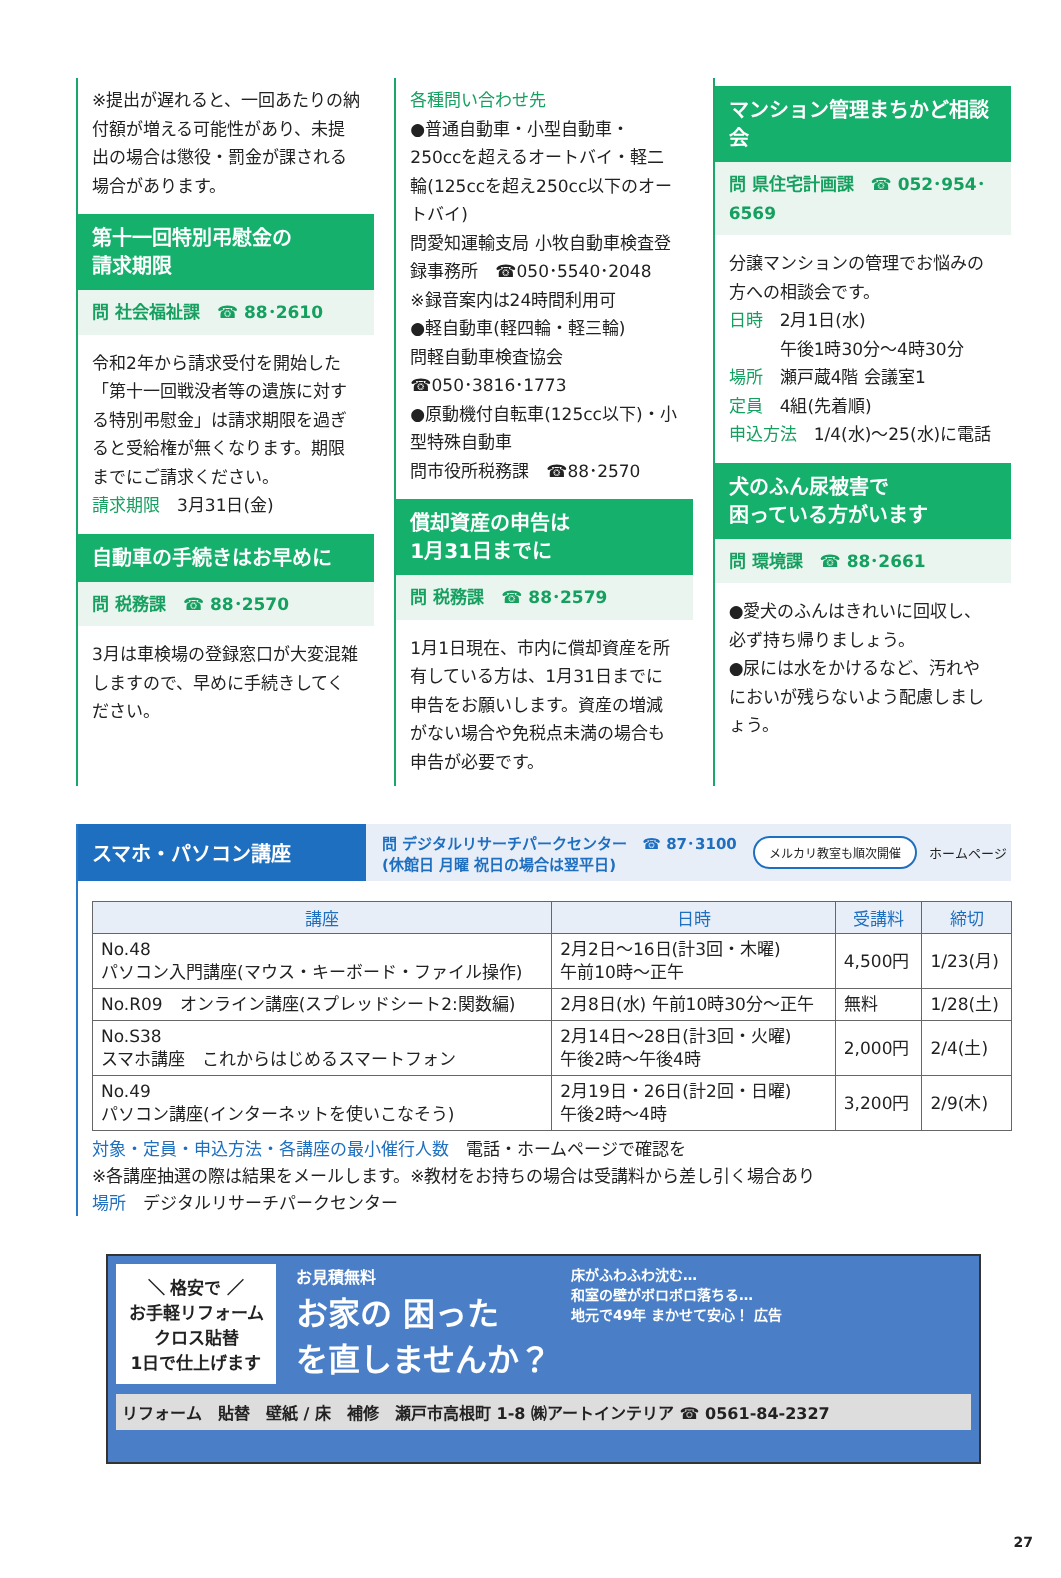※提出が遅れると、一回あたりの納付額が増える可能性があり、未提出の場合は懲役・罰金が課される場合があります。
第十一回特別弔慰金の
請求期限
問 社会福祉課　☎ 88･2610
令和2年から請求受付を開始した「第十一回戦没者等の遺族に対する特別弔慰金」は請求期限を過ぎると受給権が無くなります。期限までにご請求ください。
請求期限　3月31日(金)
自動車の手続きはお早めに
問 税務課　☎ 88･2570
3月は車検場の登録窓口が大変混雑しますので、早めに手続きしてください。
各種問い合わせ先
●普通自動車・小型自動車・250ccを超えるオートバイ・軽二輪(125ccを超え250cc以下のオートバイ)
問愛知運輸支局 小牧自動車検査登録事務所　☎050･5540･2048
※録音案内は24時間利用可
●軽自動車(軽四輪・軽三輪)
問軽自動車検査協会
☎050･3816･1773
●原動機付自転車(125cc以下)・小型特殊自動車
問市役所税務課　☎88･2570
償却資産の申告は
1月31日までに
問 税務課　☎ 88･2579
1月1日現在、市内に償却資産を所有している方は、1月31日までに申告をお願いします。資産の増減がない場合や免税点未満の場合も申告が必要です。
マンション管理まちかど相談会
問 県住宅計画課　☎ 052･954･6569
分譲マンションの管理でお悩みの方への相談会です。
日時　2月1日(水)
　　　午後1時30分～4時30分
場所　瀬戸蔵4階 会議室1
定員　4組(先着順)
申込方法　1/4(水)～25(水)に電話
犬のふん尿被害で
困っている方がいます
問 環境課　☎ 88･2661
●愛犬のふんはきれいに回収し、必ず持ち帰りましょう。
●尿には水をかけるなど、汚れやにおいが残らないよう配慮しましょう。
スマホ・パソコン講座
問 デジタルリサーチパークセンター　☎ 87･3100
(休館日 月曜 祝日の場合は翌平日)
メルカリ教室も順次開催 ホームページ
| 講座 | 日時 | 受講料 | 締切 |
| --- | --- | --- | --- |
| No.48 パソコン入門講座(マウス・キーボード・ファイル操作) | 2月2日～16日(計3回・木曜) 午前10時～正午 | 4,500円 | 1/23(月) |
| No.R09 オンライン講座(スプレッドシート2:関数編) | 2月8日(水) 午前10時30分～正午 | 無料 | 1/28(土) |
| No.S38 スマホ講座 これからはじめるスマートフォン | 2月14日～28日(計3回・火曜) 午後2時～午後4時 | 2,000円 | 2/4(土) |
| No.49 パソコン講座(インターネットを使いこなそう) | 2月19日・26日(計2回・日曜) 午後2時～4時 | 3,200円 | 2/9(木) |
対象・定員・申込方法・各講座の最小催行人数　電話・ホームページで確認を
※各講座抽選の際は結果をメールします。※教材をお持ちの場合は受講料から差し引く場合あり
場所　デジタルリサーチパークセンター
＼ 格安で ／
お手軽リフォーム
クロス貼替
1日で仕上げます
お見積無料
お家の 困った
を直しませんか？
床がふわふわ沈む…
和室の壁がボロボロ落ちる…
地元で49年 まかせて安心！ 広告
リフォーム　貼替　壁紙 / 床　補修　瀬戸市高根町 1-8 ㈱アートインテリア ☎ 0561-84-2327
27